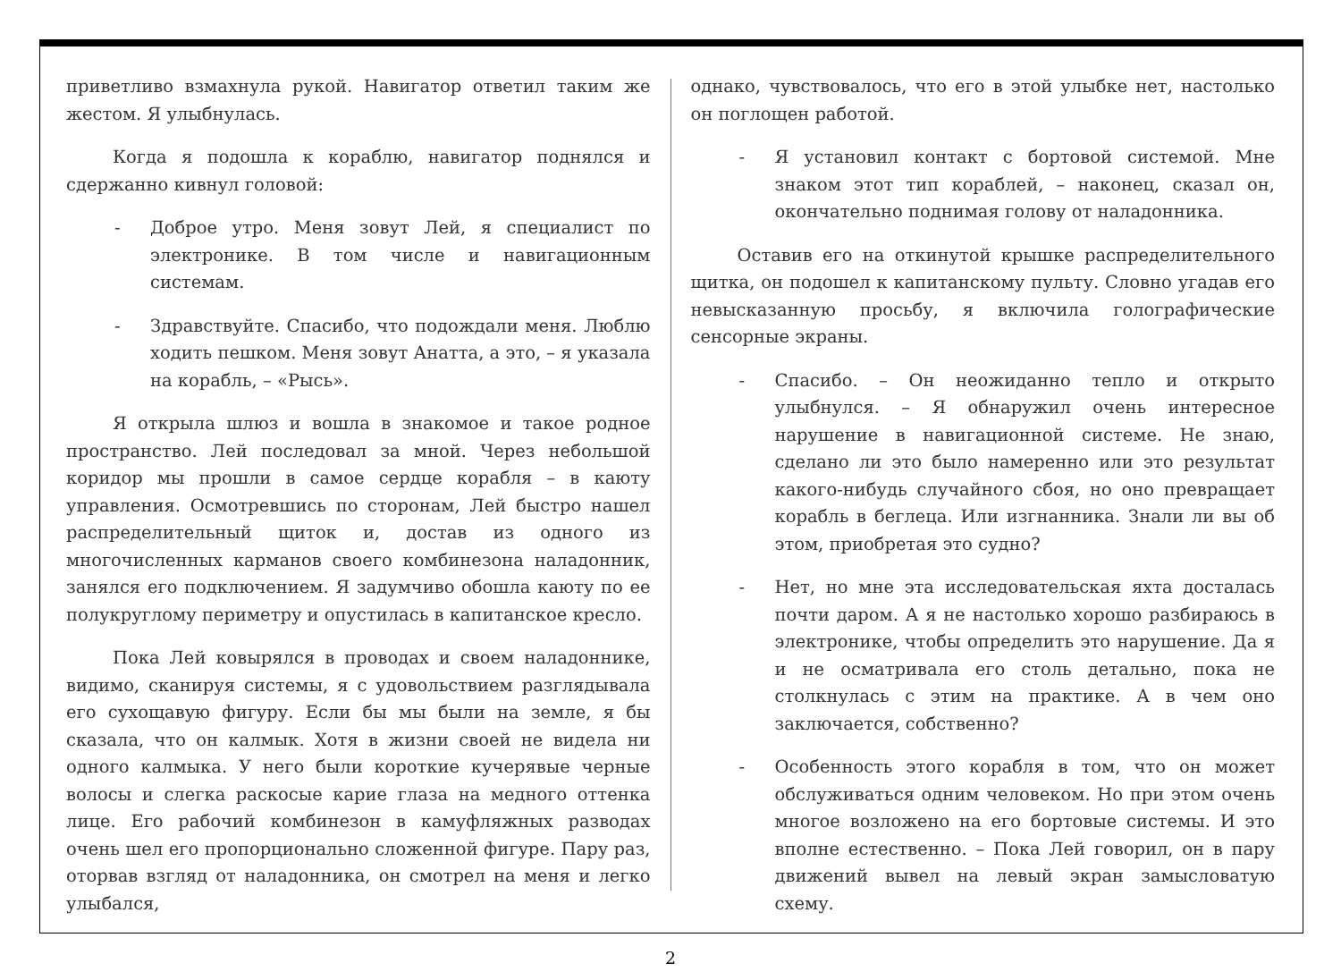приветливо взмахнула рукой. Навигатор ответил таким же жестом. Я улыбнулась.
Когда я подошла к кораблю, навигатор поднялся и сдержанно кивнул головой:
- Доброе утро. Меня зовут Лей, я специалист по электронике. В том числе и навигационным системам.
- Здравствуйте. Спасибо, что подождали меня. Люблю ходить пешком. Меня зовут Анатта, а это, – я указала на корабль, – «Рысь».
Я открыла шлюз и вошла в знакомое и такое родное пространство. Лей последовал за мной. Через небольшой коридор мы прошли в самое сердце корабля – в каюту управления. Осмотревшись по сторонам, Лей быстро нашел распределительный щиток и, достав из одного из многочисленных карманов своего комбинезона наладонник, занялся его подключением. Я задумчиво обошла каюту по ее полукруглому периметру и опустилась в капитанское кресло.
Пока Лей ковырялся в проводах и своем наладоннике, видимо, сканируя системы, я с удовольствием разглядывала его сухощавую фигуру. Если бы мы были на земле, я бы сказала, что он калмык. Хотя в жизни своей не видела ни одного калмыка. У него были короткие кучерявые черные волосы и слегка раскосые карие глаза на медного оттенка лице. Его рабочий комбинезон в камуфляжных разводах очень шел его пропорционально сложенной фигуре. Пару раз, оторвав взгляд от наладонника, он смотрел на меня и легко улыбался,
однако, чувствовалось, что его в этой улыбке нет, настолько он поглощен работой.
- Я установил контакт с бортовой системой. Мне знаком этот тип кораблей, – наконец, сказал он, окончательно поднимая голову от наладонника.
Оставив его на откинутой крышке распределительного щитка, он подошел к капитанскому пульту. Словно угадав его невысказанную просьбу, я включила голографические сенсорные экраны.
- Спасибо. – Он неожиданно тепло и открыто улыбнулся. – Я обнаружил очень интересное нарушение в навигационной системе. Не знаю, сделано ли это было намеренно или это результат какого-нибудь случайного сбоя, но оно превращает корабль в беглеца. Или изгнанника. Знали ли вы об этом, приобретая это судно?
- Нет, но мне эта исследовательская яхта досталась почти даром. А я не настолько хорошо разбираюсь в электронике, чтобы определить это нарушение. Да я и не осматривала его столь детально, пока не столкнулась с этим на практике. А в чем оно заключается, собственно?
- Особенность этого корабля в том, что он может обслуживаться одним человеком. Но при этом очень многое возложено на его бортовые системы. И это вполне естественно. – Пока Лей говорил, он в пару движений вывел на левый экран замысловатую схему.
2